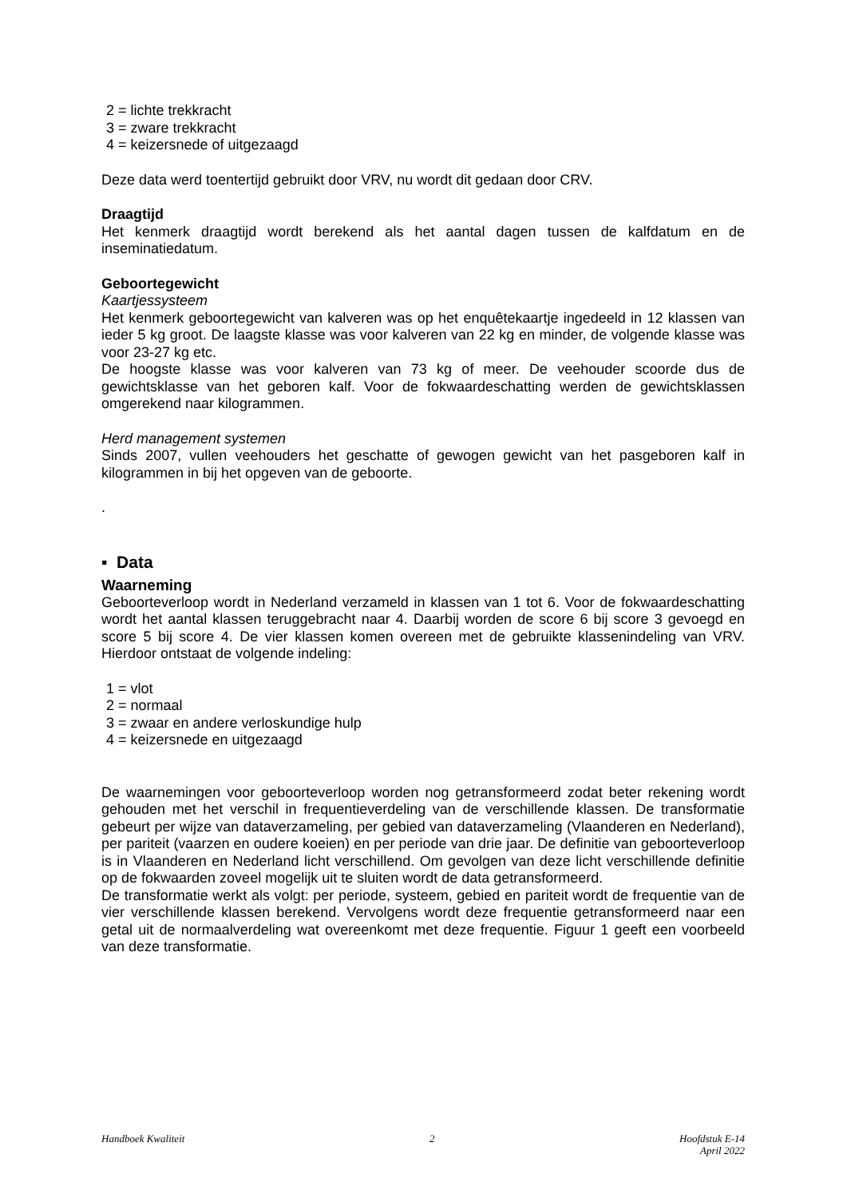2 = lichte trekkracht
3 = zware trekkracht
4 = keizersnede of uitgezaagd
Deze data werd toentertijd gebruikt door VRV, nu wordt dit gedaan door CRV.
Draagtijd
Het kenmerk draagtijd wordt berekend als het aantal dagen tussen de kalfdatum en de inseminatiedatum.
Geboortegewicht
Kaartjessysteem
Het kenmerk geboortegewicht van kalveren was op het enquêtekaartje ingedeeld in 12 klassen van ieder 5 kg groot. De laagste klasse was voor kalveren van 22 kg en minder, de volgende klasse was voor 23-27 kg etc.
De hoogste klasse was voor kalveren van 73 kg of meer. De veehouder scoorde dus de gewichtsklasse van het geboren kalf. Voor de fokwaardeschatting werden de gewichtsklassen omgerekend naar kilogrammen.
Herd management systemen
Sinds 2007, vullen veehouders het geschatte of gewogen gewicht van het pasgeboren kalf in kilogrammen in bij het opgeven van de geboorte.
.
▪ Data
Waarneming
Geboorteverloop wordt in Nederland verzameld in klassen van 1 tot 6. Voor de fokwaardeschatting wordt het aantal klassen teruggebracht naar 4. Daarbij worden de score 6 bij score 3 gevoegd en score 5 bij score 4. De vier klassen komen overeen met de gebruikte klassenindeling van VRV. Hierdoor ontstaat de volgende indeling:
1 = vlot
2 = normaal
3 = zwaar en andere verloskundige hulp
4 = keizersnede en uitgezaagd
De waarnemingen voor geboorteverloop worden nog getransformeerd zodat beter rekening wordt gehouden met het verschil in frequentieverdeling van de verschillende klassen. De transformatie gebeurt per wijze van dataverzameling, per gebied van dataverzameling (Vlaanderen en Nederland), per pariteit (vaarzen en oudere koeien) en per periode van drie jaar. De definitie van geboorteverloop is in Vlaanderen en Nederland licht verschillend. Om gevolgen van deze licht verschillende definitie op de fokwaarden zoveel mogelijk uit te sluiten wordt de data getransformeerd.
De transformatie werkt als volgt: per periode, systeem, gebied en pariteit wordt de frequentie van de vier verschillende klassen berekend. Vervolgens wordt deze frequentie getransformeerd naar een getal uit de normaalverdeling wat overeenkomt met deze frequentie. Figuur 1 geeft een voorbeeld van deze transformatie.
Handboek Kwaliteit 2 Hoofdstuk E-14
April 2022